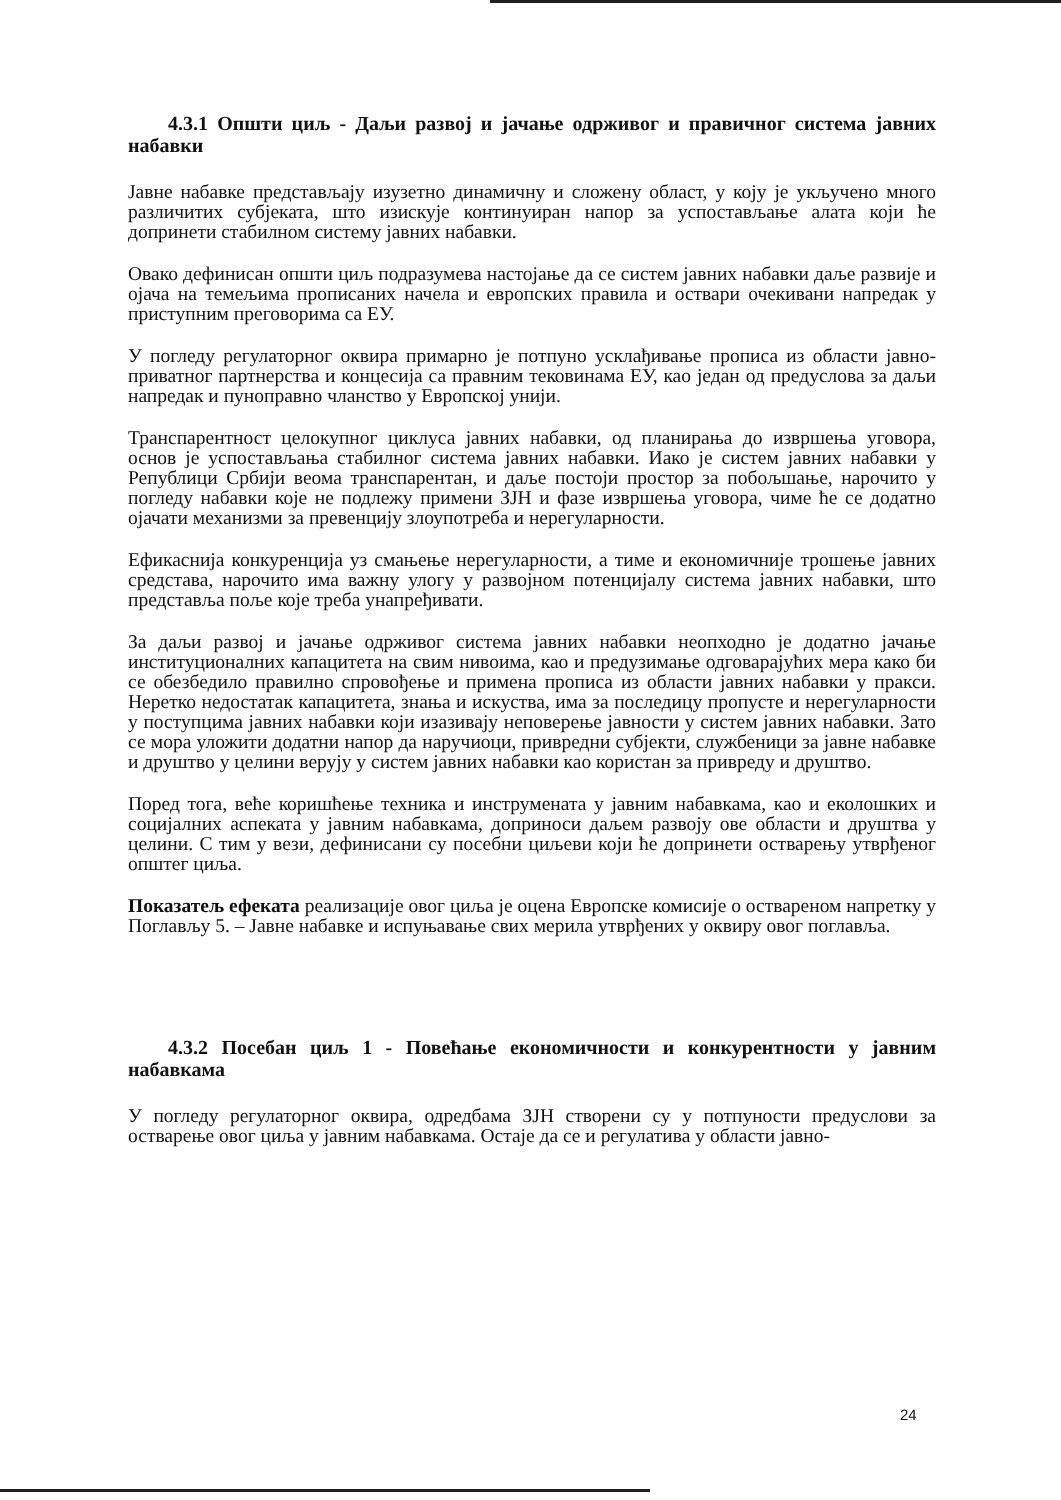4.3.1 Општи циљ - Даљи развој и јачање одрживог и правичног система јавних набавки
Јавне набавке представљају изузетно динамичну и сложену област, у коју је укључено много различитих субјеката, што изискује континуиран напор за успостављање алата који ће допринети стабилном систему јавних набавки.
Овако дефинисан општи циљ подразумева настојање да се систем јавних набавки даље развије и ојача на темељима прописаних начела и европских правила и оствари очекивани напредак у приступним преговорима са ЕУ.
У погледу регулаторног оквира примарно је потпуно усклађивање прописа из области јавно-приватног партнерства и концесија са правним тековинама ЕУ, као један од предуслова за даљи напредак и пуноправно чланство у Европској унији.
Транспарентност целокупног циклуса јавних набавки, од планирања до извршења уговора, основ је успостављања стабилног система јавних набавки. Иако је систем јавних набавки у Републици Србији веома транспарентан, и даље постоји простор за побољшање, нарочито у погледу набавки које не подлежу примени ЗЈН и фазе извршења уговора, чиме ће се додатно ојачати механизми за превенцију злоупотреба и нерегуларности.
Ефикаснија конкуренција уз смањење нерегуларности, а тиме и економичније трошење јавних средстава, нарочито има важну улогу у развојном потенцијалу система јавних набавки, што представља поље које треба унапређивати.
За даљи развој и јачање одрживог система јавних набавки неопходно је додатно јачање институционалних капацитета на свим нивоима, као и предузимање одговарајућих мера како би се обезбедило правилно спровођење и примена прописа из области јавних набавки у пракси. Неретко недостатак капацитета, знања и искуства, има за последицу пропусте и нерегуларности у поступцима јавних набавки који изазивају неповерење јавности у систем јавних набавки. Зато се мора уложити додатни напор да наручиоци, привредни субјекти, службеници за јавне набавке и друштво у целини верују у систем јавних набавки као користан за привреду и друштво.
Поред тога, веће коришћење техника и инструмената у јавним набавкама, као и еколошких и социјалних аспеката у јавним набавкама, доприноси даљем развоју ове области и друштва у целини. С тим у вези, дефинисани су посебни циљеви који ће допринети остварењу утврђеног општег циља.
Показатељ ефеката реализације овог циља је оцена Европске комисије о оствареном напретку у Поглављу 5. – Јавне набавке и испуњавање свих мерила утврђених у оквиру овог поглавља.
4.3.2 Посебан циљ 1 - Повећање економичности и конкурентности у јавним набавкама
У погледу регулаторног оквира, одредбама ЗЈН створени су у потпуности предуслови за остварење овог циља у јавним набавкама. Остаје да се и регулатива у области јавно-
24